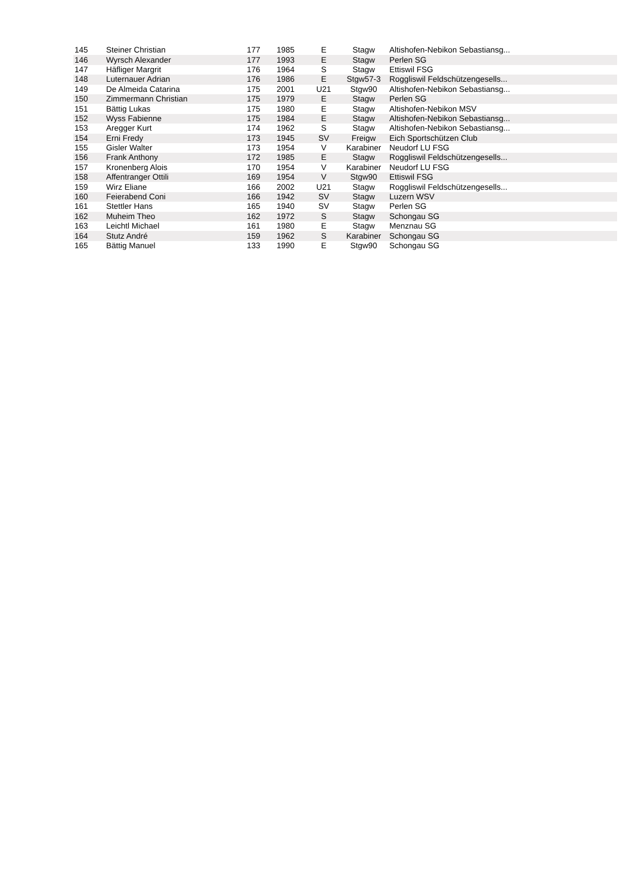| 145 | Steiner Christian | 177 | 1985 | E | Stagw | Altishofen-Nebikon Sebastiansg... |
| 146 | Wyrsch Alexander | 177 | 1993 | E | Stagw | Perlen SG |
| 147 | Häfliger Margrit | 176 | 1964 | S | Stagw | Ettiswil FSG |
| 148 | Luternauer Adrian | 176 | 1986 | E | Stgw57-3 | Roggliswil Feldschützengesells... |
| 149 | De Almeida Catarina | 175 | 2001 | U21 | Stgw90 | Altishofen-Nebikon Sebastiansg... |
| 150 | Zimmermann Christian | 175 | 1979 | E | Stagw | Perlen SG |
| 151 | Bättig Lukas | 175 | 1980 | E | Stagw | Altishofen-Nebikon MSV |
| 152 | Wyss Fabienne | 175 | 1984 | E | Stagw | Altishofen-Nebikon Sebastiansg... |
| 153 | Aregger Kurt | 174 | 1962 | S | Stagw | Altishofen-Nebikon Sebastiansg... |
| 154 | Erni Fredy | 173 | 1945 | SV | Freigw | Eich Sportschützen Club |
| 155 | Gisler Walter | 173 | 1954 | V | Karabiner | Neudorf LU FSG |
| 156 | Frank Anthony | 172 | 1985 | E | Stagw | Roggliswil Feldschützengesells... |
| 157 | Kronenberg Alois | 170 | 1954 | V | Karabiner | Neudorf LU FSG |
| 158 | Affentranger Ottili | 169 | 1954 | V | Stgw90 | Ettiswil FSG |
| 159 | Wirz Eliane | 166 | 2002 | U21 | Stagw | Roggliswil Feldschützengesells... |
| 160 | Feierabend Coni | 166 | 1942 | SV | Stagw | Luzern WSV |
| 161 | Stettler Hans | 165 | 1940 | SV | Stagw | Perlen SG |
| 162 | Muheim Theo | 162 | 1972 | S | Stagw | Schongau SG |
| 163 | Leichtl Michael | 161 | 1980 | E | Stagw | Menznau SG |
| 164 | Stutz André | 159 | 1962 | S | Karabiner | Schongau SG |
| 165 | Bättig Manuel | 133 | 1990 | E | Stgw90 | Schongau SG |